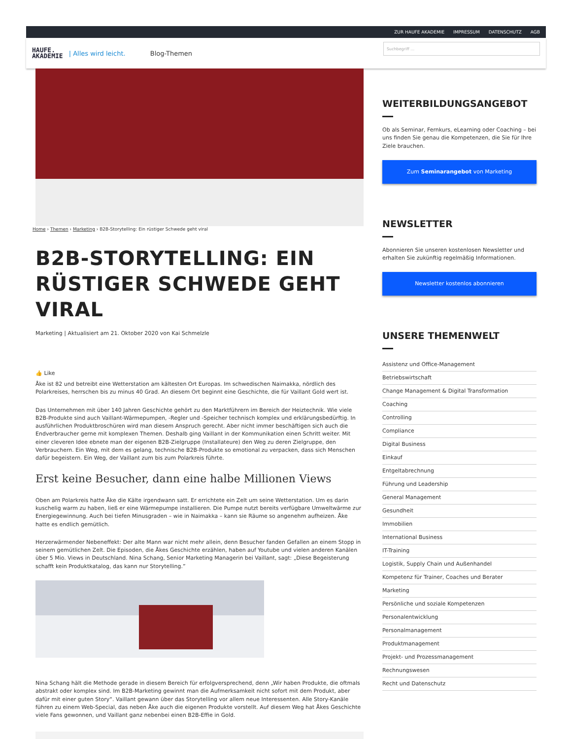ZUR HAUFE AKADEMIE IMPRESSUM DATENSCHUTZ AGB
HAUFE.
AKADEMIE
| Alles wird leicht. Blog-Themen
Suchbegriff …
Home › Themen › Marketing › B2B-Storytelling: Ein rüstiger Schwede geht viral
B2B-STORYTELLING: EIN RÜSTIGER SCHWEDE GEHT VIRAL
Marketing | Aktualisiert am 21. Oktober 2020 von Kai Schmelzle
👍 Like
Åke ist 82 und betreibt eine Wetterstation am kältesten Ort Europas. Im schwedischen Naimakka, nördlich des Polarkreises, herrschen bis zu minus 40 Grad. An diesem Ort beginnt eine Geschichte, die für Vaillant Gold wert ist.
Das Unternehmen mit über 140 Jahren Geschichte gehört zu den Marktführern im Bereich der Heiztechnik. Wie viele B2B-Produkte sind auch Vaillant-Wärmepumpen, -Regler und -Speicher technisch komplex und erklärungsbedürftig. In ausführlichen Produktbroschüren wird man diesem Anspruch gerecht. Aber nicht immer beschäftigen sich auch die Endverbraucher gerne mit komplexen Themen. Deshalb ging Vaillant in der Kommunikation einen Schritt weiter. Mit einer cleveren Idee ebnete man der eigenen B2B-Zielgruppe (Installateure) den Weg zu deren Zielgruppe, den Verbrauchern. Ein Weg, mit dem es gelang, technische B2B-Produkte so emotional zu verpacken, dass sich Menschen dafür begeistern. Ein Weg, der Vaillant zum bis zum Polarkreis führte.
Erst keine Besucher, dann eine halbe Millionen Views
Oben am Polarkreis hatte Åke die Kälte irgendwann satt. Er errichtete ein Zelt um seine Wetterstation. Um es darin kuschelig warm zu haben, ließ er eine Wärmepumpe installieren. Die Pumpe nutzt bereits verfügbare Umweltwärme zur Energiegewinnung. Auch bei tiefen Minusgraden – wie in Naimakka – kann sie Räume so angenehm aufheizen. Åke hatte es endlich gemütlich.
Herzerwärmender Nebeneffekt: Der alte Mann war nicht mehr allein, denn Besucher fanden Gefallen an einem Stopp in seinem gemütlichen Zelt. Die Episoden, die Åkes Geschichte erzählen, haben auf Youtube und vielen anderen Kanälen über 5 Mio. Views in Deutschland. Nina Schang, Senior Marketing Managerin bei Vaillant, sagt: „Diese Begeisterung schafft kein Produktkatalog, das kann nur Storytelling.”
Nina Schang hält die Methode gerade in diesem Bereich für erfolgversprechend, denn „Wir haben Produkte, die oftmals abstrakt oder komplex sind. Im B2B-Marketing gewinnt man die Aufmerksamkeit nicht sofort mit dem Produkt, aber dafür mit einer guten Story“. Vaillant gewann über das Storytelling vor allem neue Interessenten. Alle Story-Kanäle führen zu einem Web-Special, das neben Åke auch die eigenen Produkte vorstellt. Auf diesem Weg hat Åkes Geschichte viele Fans gewonnen, und Vaillant ganz nebenbei einen B2B-Effie in Gold.
WEITERBILDUNGSANGEBOT
Ob als Seminar, Fernkurs, eLearning oder Coaching – bei uns finden Sie genau die Kompetenzen, die Sie für Ihre Ziele brauchen.
Zum Seminarangebot von Marketing
NEWSLETTER
Abonnieren Sie unseren kostenlosen Newsletter und erhalten Sie zukünftig regelmäßig Informationen.
Newsletter kostenlos abonnieren
UNSERE THEMENWELT
Assistenz und Office-Management
Betriebswirtschaft
Change Management & Digital Transformation
Coaching
Controlling
Compliance
Digital Business
Einkauf
Entgeltabrechnung
Führung und Leadership
General Management
Gesundheit
Immobilien
International Business
IT-Training
Logistik, Supply Chain und Außenhandel
Kompetenz für Trainer, Coaches und Berater
Marketing
Persönliche und soziale Kompetenzen
Personalentwicklung
Personalmanagement
Produktmanagement
Projekt- und Prozessmanagement
Rechnungswesen
Recht und Datenschutz